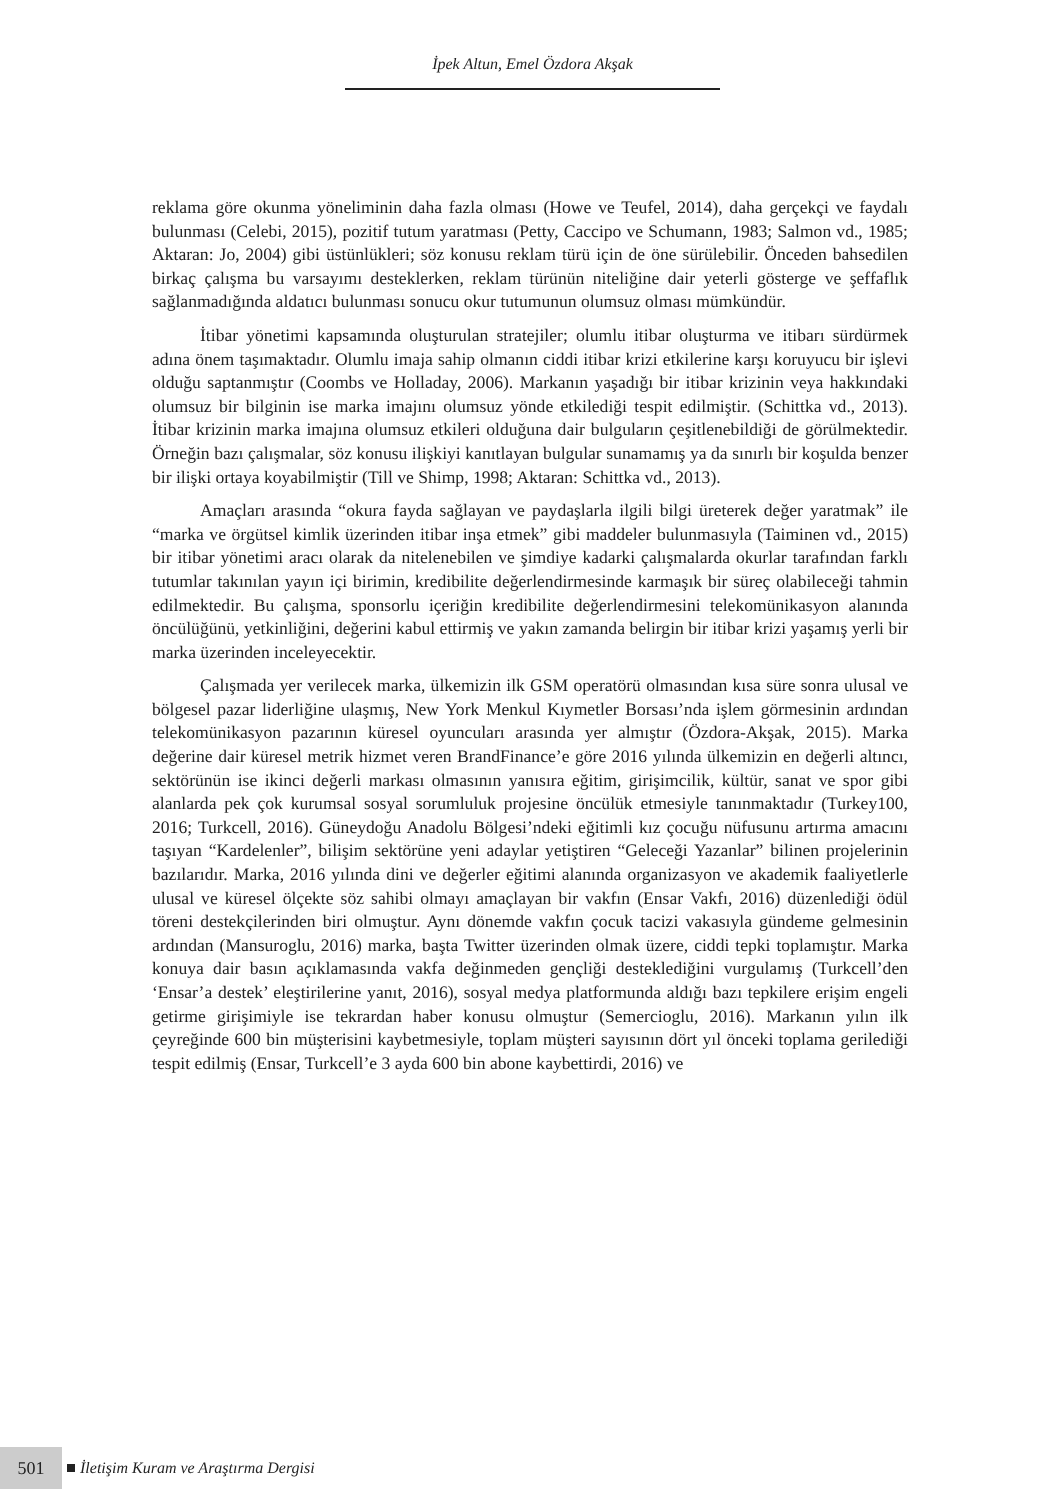İpek Altun, Emel Özdora Akşak
reklama göre okunma yöneliminin daha fazla olması (Howe ve Teufel, 2014), daha gerçekçi ve faydalı bulunması (Celebi, 2015), pozitif tutum yaratması (Petty, Caccipo ve Schumann, 1983; Salmon vd., 1985; Aktaran: Jo, 2004) gibi üstünlükleri; söz konusu reklam türü için de öne sürülebilir. Önceden bahsedilen birkaç çalışma bu varsayımı desteklerken, reklam türünün niteliğine dair yeterli gösterge ve şeffaflık sağlanmadığında aldatıcı bulunması sonucu okur tutumunun olumsuz olması mümkündür.
İtibar yönetimi kapsamında oluşturulan stratejiler; olumlu itibar oluşturma ve itibarı sürdürmek adına önem taşımaktadır. Olumlu imaja sahip olmanın ciddi itibar krizi etkilerine karşı koruyucu bir işlevi olduğu saptanmıştır (Coombs ve Holladay, 2006). Markanın yaşadığı bir itibar krizinin veya hakkındaki olumsuz bir bilginin ise marka imajını olumsuz yönde etkilediği tespit edilmiştir. (Schittka vd., 2013). İtibar krizinin marka imajına olumsuz etkileri olduğuna dair bulguların çeşitlenebildiği de görülmektedir. Örneğin bazı çalışmalar, söz konusu ilişkiyi kanıtlayan bulgular sunamamış ya da sınırlı bir koşulda benzer bir ilişki ortaya koyabilmiştir (Till ve Shimp, 1998; Aktaran: Schittka vd., 2013).
Amaçları arasında “okura fayda sağlayan ve paydaşlarla ilgili bilgi üreterek değer yaratmak” ile “marka ve örgütsel kimlik üzerinden itibar inşa etmek” gibi maddeler bulunmasıyla (Taiminen vd., 2015) bir itibar yönetimi aracı olarak da nitelenebilen ve şimdiye kadarki çalışmalarda okurlar tarafından farklı tutumlar takınılan yayın içi birimin, kredibilite değerlendirmesinde karmaşık bir süreç olabileceği tahmin edilmektedir. Bu çalışma, sponsorlu içeriğin kredibilite değerlendirmesini telekomünikasyon alanında öncülüğünü, yetkinliğini, değerini kabul ettirmiş ve yakın zamanda belirgin bir itibar krizi yaşamış yerli bir marka üzerinden inceleyecektir.
Çalışmada yer verilecek marka, ülkemizin ilk GSM operatörü olmasından kısa süre sonra ulusal ve bölgesel pazar liderliğine ulaşmış, New York Menkul Kıymetler Borsası’nda işlem görmesinin ardından telekomünikasyon pazarının küresel oyuncuları arasında yer almıştır (Özdora-Akşak, 2015). Marka değerine dair küresel metrik hizmet veren BrandFinance’e göre 2016 yılında ülkemizin en değerli altıncı, sektörünün ise ikinci değerli markası olmasının yanısıra eğitim, girişimcilik, kültür, sanat ve spor gibi alanlarda pek çok kurumsal sosyal sorumluluk projesine öncülük etmesiyle tanınmaktadır (Turkey100, 2016; Turkcell, 2016). Güneydoğu Anadolu Bölgesi’ndeki eğitimli kız çocuğu nüfusunu artırma amacını taşıyan “Kardelenler”, bilişim sektörüne yeni adaylar yetiştiren “Geleceği Yazanlar” bilinen projelerinin bazılarıdır. Marka, 2016 yılında dini ve değerler eğitimi alanında organizasyon ve akademik faaliyetlerle ulusal ve küresel ölçekte söz sahibi olmayı amaçlayan bir vakfın (Ensar Vakfı, 2016) düzenlediği ödül töreni destekçilerinden biri olmuştur. Aynı dönemde vakfın çocuk tacizi vakasıyla gündeme gelmesinin ardından (Mansuroglu, 2016) marka, başta Twitter üzerinden olmak üzere, ciddi tepki toplamıştır. Marka konuya dair basın açıklamasında vakfa değinmeden gençliği desteklediğini vurgulamış (Turkcell’den ‘Ensar’a destek’ eleştirilerine yanıt, 2016), sosyal medya platformunda aldığı bazı tepkilere erişim engeli getirme girişimiyle ise tekrardan haber konusu olmuştur (Semercioglu, 2016). Markanın yılın ilk çeyreğinde 600 bin müşterisini kaybetmesiyle, toplam müşteri sayısının dört yıl önceki toplama gerilediği tespit edilmiş (Ensar, Turkcell’e 3 ayda 600 bin abone kaybettirdi, 2016) ve
501
İletişim Kuram ve Araştırma Dergisi